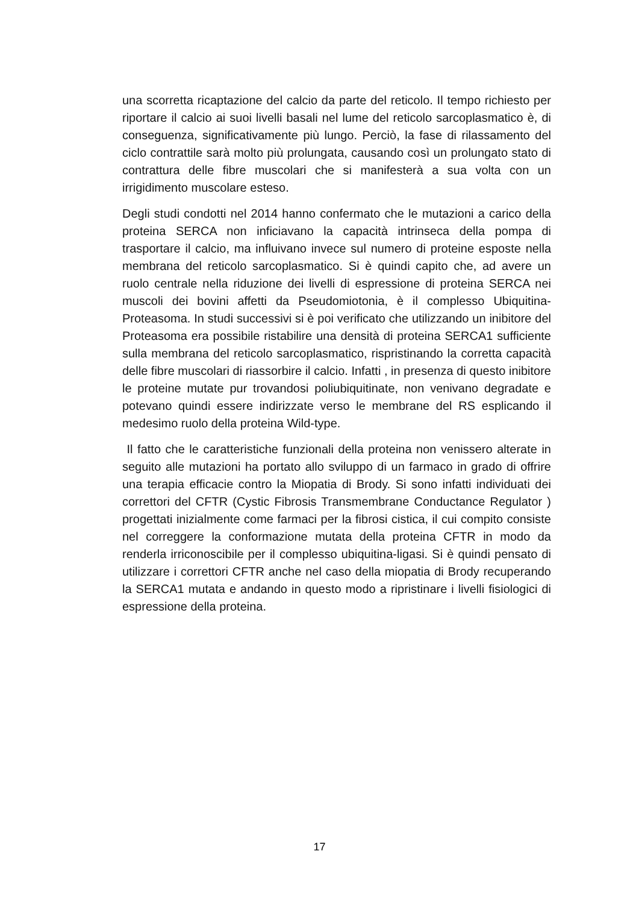una scorretta ricaptazione del calcio da parte del reticolo. Il tempo richiesto per riportare il calcio ai suoi livelli basali nel lume del reticolo sarcoplasmatico è, di conseguenza, significativamente più lungo. Perciò, la fase di rilassamento del ciclo contrattile sarà molto più prolungata, causando così un prolungato stato di contrattura delle fibre muscolari che si manifesterà a sua volta con un irrigidimento muscolare esteso.
Degli studi condotti nel 2014 hanno confermato che le mutazioni a carico della proteina SERCA non inficiavano la capacità intrinseca della pompa di trasportare il calcio, ma influivano invece sul numero di proteine esposte nella membrana del reticolo sarcoplasmatico. Si è quindi capito che, ad avere un ruolo centrale nella riduzione dei livelli di espressione di proteina SERCA nei muscoli dei bovini affetti da Pseudomiotonia, è il complesso Ubiquitina-Proteasoma. In studi successivi si è poi verificato che utilizzando un inibitore del Proteasoma era possibile ristabilire una densità di proteina SERCA1 sufficiente sulla membrana del reticolo sarcoplasmatico, rispristinando la corretta capacità delle fibre muscolari di riassorbire il calcio. Infatti , in presenza di questo inibitore le proteine mutate pur trovandosi poliubiquitinate, non venivano degradate e potevano quindi essere indirizzate verso le membrane del RS esplicando il medesimo ruolo della proteina Wild-type.
Il fatto che le caratteristiche funzionali della proteina non venissero alterate in seguito alle mutazioni ha portato allo sviluppo di un farmaco in grado di offrire una terapia efficacie contro la Miopatia di Brody. Si sono infatti individuati dei correttori del CFTR (Cystic Fibrosis Transmembrane Conductance Regulator ) progettati inizialmente come farmaci per la fibrosi cistica, il cui compito consiste nel correggere la conformazione mutata della proteina CFTR in modo da renderla irriconoscibile per il complesso ubiquitina-ligasi. Si è quindi pensato di utilizzare i correttori CFTR anche nel caso della miopatia di Brody recuperando la SERCA1 mutata e andando in questo modo a ripristinare i livelli fisiologici di espressione della proteina.
17